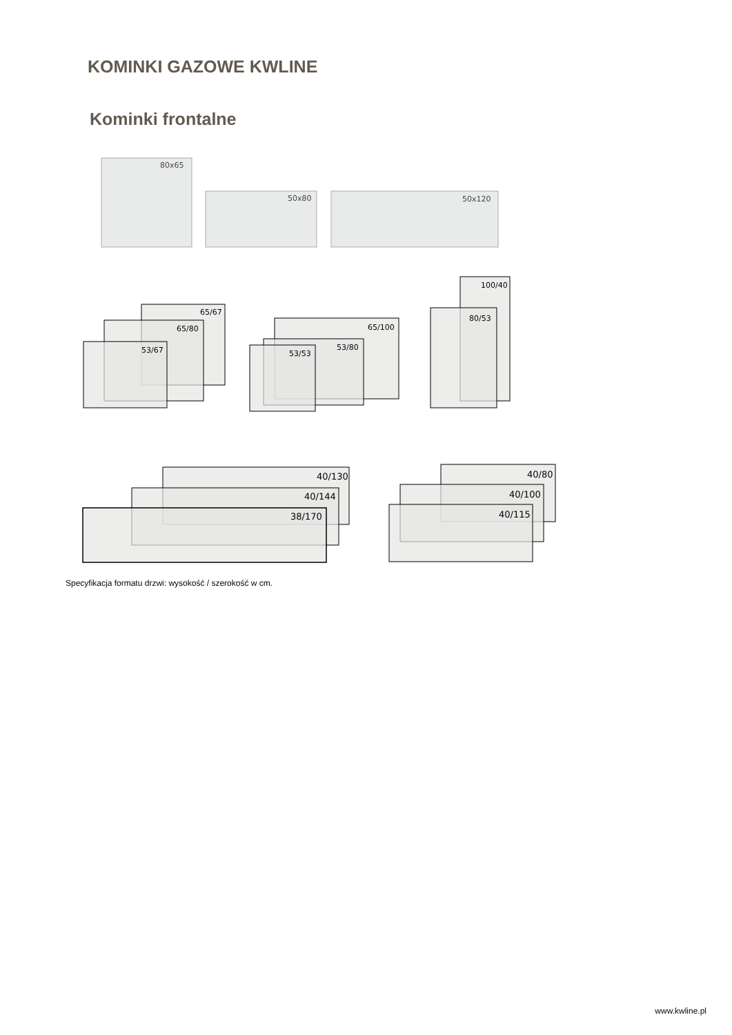KOMINKI GAZOWE KWLINE
Kominki frontalne
80x65
50x80
50x120
65/67
65/80
53/67
65/100
53/80
53/53
100/40
80/53
40/130
40/144
38/170
40/80
40/100
40/115
Specyfikacja formatu drzwi: wysokość / szerokość w cm.
www.kwline.pl